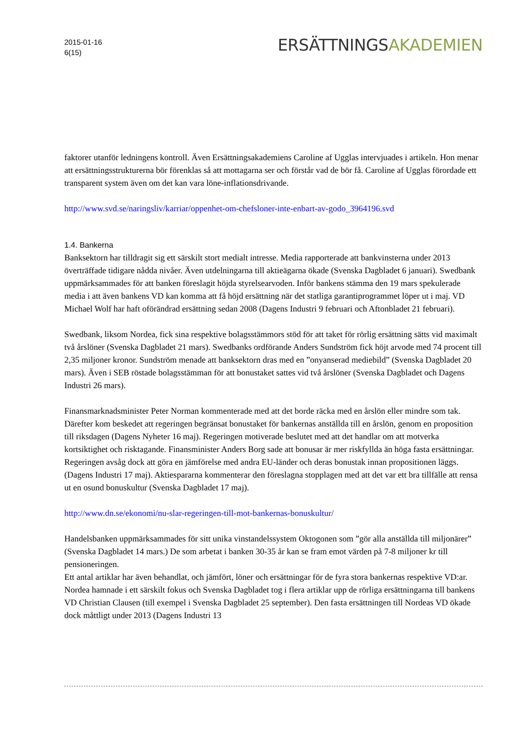2015-01-16
6(15)
ERSÄTTNINGSAKADEMIEN
faktorer utanför ledningens kontroll. Även Ersättningsakademiens Caroline af Ugglas intervjuades i artikeln. Hon menar att ersättningsstrukturerna bör förenklas så att mottagarna ser och förstår vad de bör få. Caroline af Ugglas förordade ett transparent system även om det kan vara löne-inflationsdrivande.
http://www.svd.se/naringsliv/karriar/oppenhet-om-chefsloner-inte-enbart-av-godo_3964196.svd
1.4. Bankerna
Banksektorn har tilldragit sig ett särskilt stort medialt intresse. Media rapporterade att bankvinsterna under 2013 överträffade tidigare nådda nivåer. Även utdelningarna till aktieägarna ökade (Svenska Dagbladet 6 januari). Swedbank uppmärksammades för att banken föreslagit höjda styrelsearvoden. Inför bankens stämma den 19 mars spekulerade media i att även bankens VD kan komma att få höjd ersättning när det statliga garantiprogrammet löper ut i maj. VD Michael Wolf har haft oförändrad ersättning sedan 2008 (Dagens Industri 9 februari och Aftonbladet 21 februari).
Swedbank, liksom Nordea, fick sina respektive bolagsstämmors stöd för att taket för rörlig ersättning sätts vid maximalt två årslöner (Svenska Dagbladet 21 mars). Swedbanks ordförande Anders Sundström fick höjt arvode med 74 procent till 2,35 miljoner kronor. Sundström menade att banksektorn dras med en ”onyanserad mediebild” (Svenska Dagbladet 20 mars). Även i SEB röstade bolagsstämman för att bonustaket sattes vid två årslöner (Svenska Dagbladet och Dagens Industri 26 mars).
Finansmarknadsminister Peter Norman kommenterade med att det borde räcka med en årslön eller mindre som tak. Därefter kom beskedet att regeringen begränsat bonustaket för bankernas anställda till en årslön, genom en proposition till riksdagen (Dagens Nyheter 16 maj). Regeringen motiverade beslutet med att det handlar om att motverka kortsiktighet och risktagande. Finansminister Anders Borg sade att bonusar är mer riskfyllda än höga fasta ersättningar. Regeringen avsåg dock att göra en jämförelse med andra EU-länder och deras bonustak innan propositionen läggs. (Dagens Industri 17 maj). Aktiespararna kommenterar den föreslagna stopplagen med att det var ett bra tillfälle att rensa ut en osund bonuskultur (Svenska Dagbladet 17 maj).
http://www.dn.se/ekonomi/nu-slar-regeringen-till-mot-bankernas-bonuskultur/
Handelsbanken uppmärksammades för sitt unika vinstandelssystem Oktogonen som ”gör alla anställda till miljonärer” (Svenska Dagbladet 14 mars.) De som arbetat i banken 30-35 år kan se fram emot värden på 7-8 miljoner kr till pensioneringen.
Ett antal artiklar har även behandlat, och jämfört, löner och ersättningar för de fyra stora bankernas respektive VD:ar. Nordea hamnade i ett särskilt fokus och Svenska Dagbladet tog i flera artiklar upp de rörliga ersättningarna till bankens VD Christian Clausen (till exempel i Svenska Dagbladet 25 september). Den fasta ersättningen till Nordeas VD ökade dock måttligt under 2013 (Dagens Industri 13